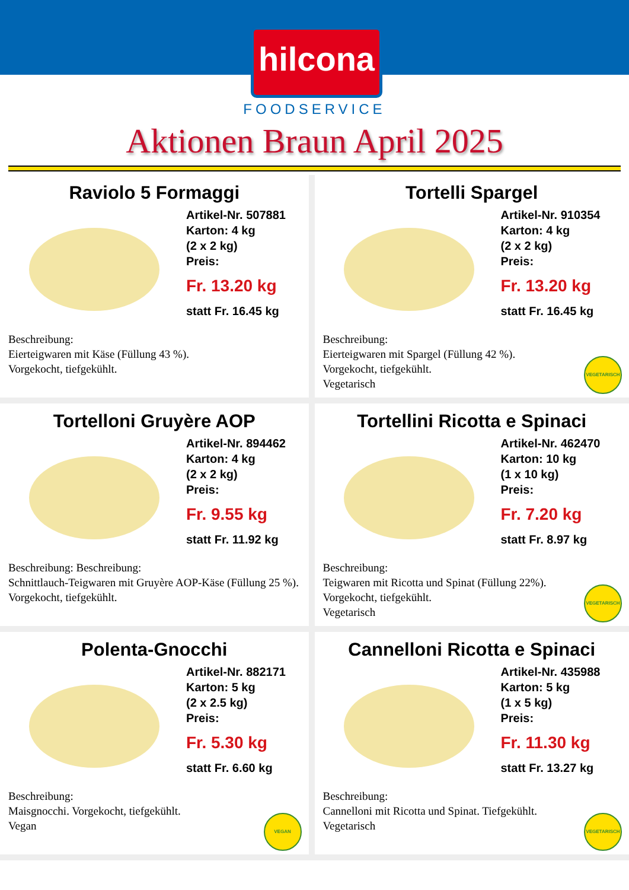hilcona
FOODSERVICE
Aktionen Braun April 2025
Raviolo 5 Formaggi
Artikel-Nr. 507881
Karton: 4 kg
(2 x 2 kg)
Preis:
Fr. 13.20 kg
statt Fr. 16.45 kg
Beschreibung:
Eierteigwaren mit Käse (Füllung 43 %).
Vorgekocht, tiefgekühlt.
Tortelli Spargel
Artikel-Nr. 910354
Karton: 4 kg
(2 x 2 kg)
Preis:
Fr. 13.20 kg
statt Fr. 16.45 kg
Beschreibung:
Eierteigwaren mit Spargel (Füllung 42 %).
Vorgekocht, tiefgekühlt.
Vegetarisch
VEGETARISCH
Tortelloni Gruyère AOP
Artikel-Nr. 894462
Karton: 4 kg
(2 x 2 kg)
Preis:
Fr. 9.55 kg
statt Fr. 11.92 kg
Beschreibung: Beschreibung:
Schnittlauch-Teigwaren mit Gruyère AOP-Käse (Füllung 25 %). Vorgekocht, tiefgekühlt.
Tortellini Ricotta e Spinaci
Artikel-Nr. 462470
Karton: 10 kg
(1 x 10 kg)
Preis:
Fr. 7.20 kg
statt Fr. 8.97 kg
Beschreibung:
Teigwaren mit Ricotta und Spinat (Füllung 22%).
Vorgekocht, tiefgekühlt.
Vegetarisch
VEGETARISCH
Polenta-Gnocchi
Artikel-Nr. 882171
Karton: 5 kg
(2 x 2.5 kg)
Preis:
Fr. 5.30 kg
statt Fr. 6.60 kg
Beschreibung:
Maisgnocchi. Vorgekocht, tiefgekühlt.
Vegan
VEGAN
Cannelloni Ricotta e Spinaci
Artikel-Nr. 435988
Karton: 5 kg
(1 x 5 kg)
Preis:
Fr. 11.30 kg
statt Fr. 13.27 kg
Beschreibung:
Cannelloni mit Ricotta und Spinat. Tiefgekühlt.
Vegetarisch
VEGETARISCH